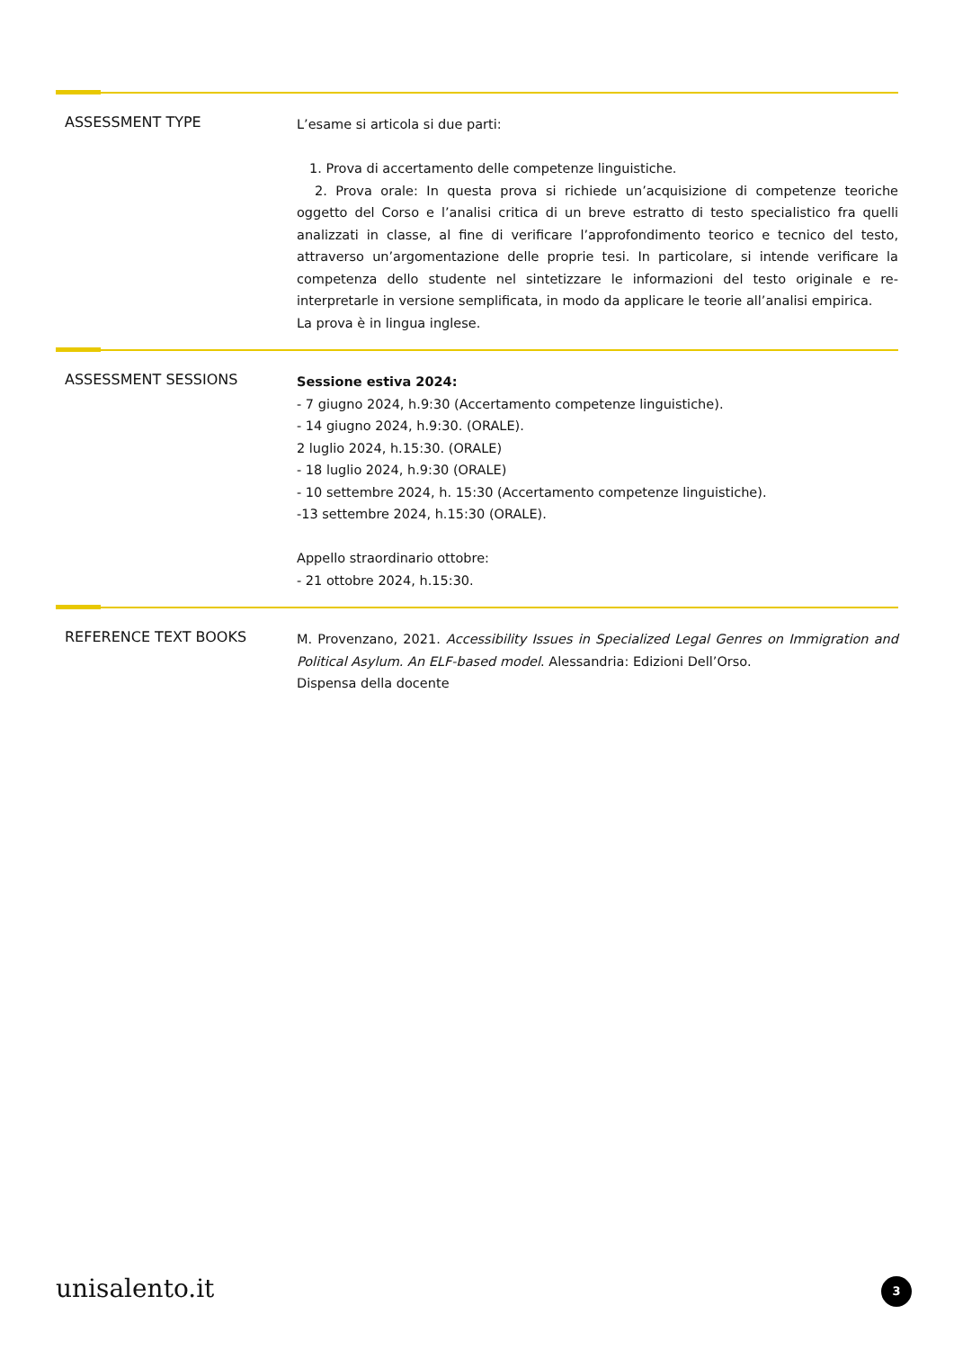ASSESSMENT TYPE
L’esame si articola si due parti:
1. Prova di accertamento delle competenze linguistiche.
2. Prova orale: In questa prova si richiede un’acquisizione di competenze teoriche oggetto del Corso e l’analisi critica di un breve estratto di testo specialistico fra quelli analizzati in classe, al fine di verificare l’approfondimento teorico e tecnico del testo, attraverso un’argomentazione delle proprie tesi. In particolare, si intende verificare la competenza dello studente nel sintetizzare le informazioni del testo originale e re-interpretarle in versione semplificata, in modo da applicare le teorie all’analisi empirica.
La prova è in lingua inglese.
ASSESSMENT SESSIONS
Sessione estiva 2024:
- 7 giugno 2024, h.9:30 (Accertamento competenze linguistiche).
- 14 giugno 2024, h.9:30. (ORALE).
2 luglio 2024, h.15:30. (ORALE)
- 18 luglio 2024, h.9:30 (ORALE)
- 10 settembre 2024, h. 15:30 (Accertamento competenze linguistiche).
-13 settembre 2024, h.15:30 (ORALE).
Appello straordinario ottobre:
- 21 ottobre 2024, h.15:30.
REFERENCE TEXT BOOKS
M. Provenzano, 2021. Accessibility Issues in Specialized Legal Genres on Immigration and Political Asylum. An ELF-based model. Alessandria: Edizioni Dell’Orso.
Dispensa della docente
unisalento.it 3